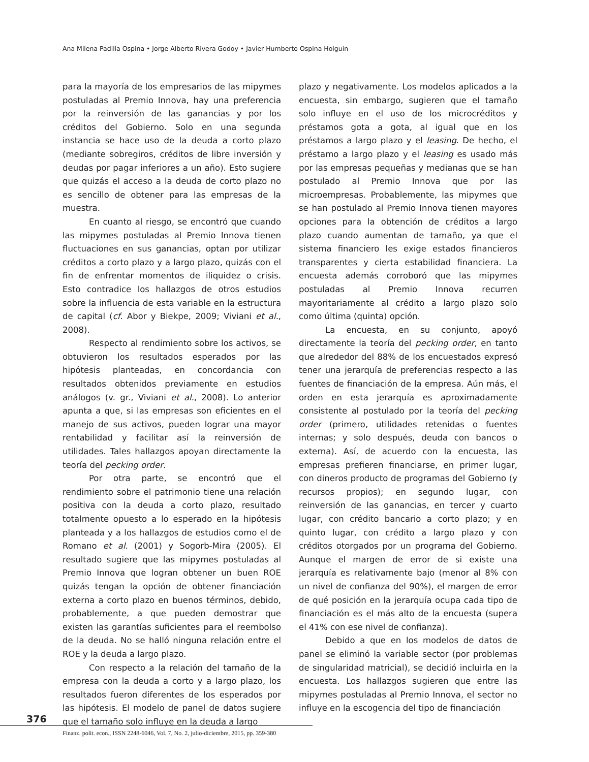Ana Milena Padilla Ospina • Jorge Alberto Rivera Godoy • Javier Humberto Ospina Holguín
para la mayoría de los empresarios de las mipymes postuladas al Premio Innova, hay una preferencia por la reinversión de las ganancias y por los créditos del Gobierno. Solo en una segunda instancia se hace uso de la deuda a corto plazo (mediante sobregiros, créditos de libre inversión y deudas por pagar inferiores a un año). Esto sugiere que quizás el acceso a la deuda de corto plazo no es sencillo de obtener para las empresas de la muestra.
En cuanto al riesgo, se encontró que cuando las mipymes postuladas al Premio Innova tienen fluctuaciones en sus ganancias, optan por utilizar créditos a corto plazo y a largo plazo, quizás con el fin de enfrentar momentos de iliquidez o crisis. Esto contradice los hallazgos de otros estudios sobre la influencia de esta variable en la estructura de capital (cf. Abor y Biekpe, 2009; Viviani et al., 2008).
Respecto al rendimiento sobre los activos, se obtuvieron los resultados esperados por las hipótesis planteadas, en concordancia con resultados obtenidos previamente en estudios análogos (v. gr., Viviani et al., 2008). Lo anterior apunta a que, si las empresas son eficientes en el manejo de sus activos, pueden lograr una mayor rentabilidad y facilitar así la reinversión de utilidades. Tales hallazgos apoyan directamente la teoría del pecking order.
Por otra parte, se encontró que el rendimiento sobre el patrimonio tiene una relación positiva con la deuda a corto plazo, resultado totalmente opuesto a lo esperado en la hipótesis planteada y a los hallazgos de estudios como el de Romano et al. (2001) y Sogorb-Mira (2005). El resultado sugiere que las mipymes postuladas al Premio Innova que logran obtener un buen ROE quizás tengan la opción de obtener financiación externa a corto plazo en buenos términos, debido, probablemente, a que pueden demostrar que existen las garantías suficientes para el reembolso de la deuda. No se halló ninguna relación entre el ROE y la deuda a largo plazo.
Con respecto a la relación del tamaño de la empresa con la deuda a corto y a largo plazo, los resultados fueron diferentes de los esperados por las hipótesis. El modelo de panel de datos sugiere que el tamaño solo influye en la deuda a largo
plazo y negativamente. Los modelos aplicados a la encuesta, sin embargo, sugieren que el tamaño solo influye en el uso de los microcréditos y préstamos gota a gota, al igual que en los préstamos a largo plazo y el leasing. De hecho, el préstamo a largo plazo y el leasing es usado más por las empresas pequeñas y medianas que se han postulado al Premio Innova que por las microempresas. Probablemente, las mipymes que se han postulado al Premio Innova tienen mayores opciones para la obtención de créditos a largo plazo cuando aumentan de tamaño, ya que el sistema financiero les exige estados financieros transparentes y cierta estabilidad financiera. La encuesta además corroboró que las mipymes postuladas al Premio Innova recurren mayoritariamente al crédito a largo plazo solo como última (quinta) opción.
La encuesta, en su conjunto, apoyó directamente la teoría del pecking order, en tanto que alrededor del 88% de los encuestados expresó tener una jerarquía de preferencias respecto a las fuentes de financiación de la empresa. Aún más, el orden en esta jerarquía es aproximadamente consistente al postulado por la teoría del pecking order (primero, utilidades retenidas o fuentes internas; y solo después, deuda con bancos o externa). Así, de acuerdo con la encuesta, las empresas prefieren financiarse, en primer lugar, con dineros producto de programas del Gobierno (y recursos propios); en segundo lugar, con reinversión de las ganancias, en tercer y cuarto lugar, con crédito bancario a corto plazo; y en quinto lugar, con crédito a largo plazo y con créditos otorgados por un programa del Gobierno. Aunque el margen de error de si existe una jerarquía es relativamente bajo (menor al 8% con un nivel de confianza del 90%), el margen de error de qué posición en la jerarquía ocupa cada tipo de financiación es el más alto de la encuesta (supera el 41% con ese nivel de confianza).
Debido a que en los modelos de datos de panel se eliminó la variable sector (por problemas de singularidad matricial), se decidió incluirla en la encuesta. Los hallazgos sugieren que entre las mipymes postuladas al Premio Innova, el sector no influye en la escogencia del tipo de financiación
376
Finanz. polit. econ., ISSN 2248-6046, Vol. 7, No. 2, julio-diciembre, 2015, pp. 359-380